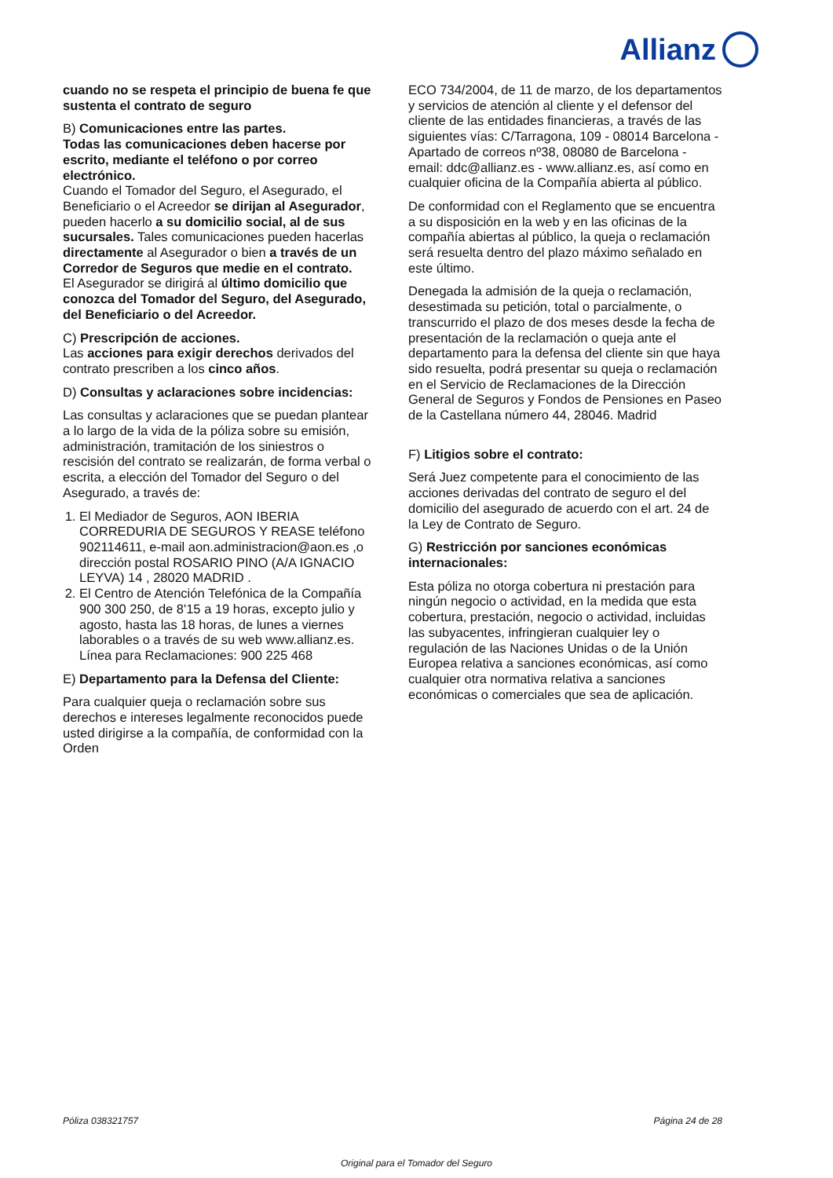Allianz
cuando no se respeta el principio de buena fe que sustenta el contrato de seguro
B) Comunicaciones entre las partes.
Todas las comunicaciones deben hacerse por escrito, mediante el teléfono o por correo electrónico.
Cuando el Tomador del Seguro, el Asegurado, el Beneficiario o el Acreedor se dirijan al Asegurador, pueden hacerlo a su domicilio social, al de sus sucursales. Tales comunicaciones pueden hacerlas directamente al Asegurador o bien a través de un Corredor de Seguros que medie en el contrato.
El Asegurador se dirigirá al último domicilio que conozca del Tomador del Seguro, del Asegurado, del Beneficiario o del Acreedor.
C) Prescripción de acciones.
Las acciones para exigir derechos derivados del contrato prescriben a los cinco años.
D) Consultas y aclaraciones sobre incidencias:
Las consultas y aclaraciones que se puedan plantear a lo largo de la vida de la póliza sobre su emisión, administración, tramitación de los siniestros o rescisión del contrato se realizarán, de forma verbal o escrita, a elección del Tomador del Seguro o del Asegurado, a través de:
1. El Mediador de Seguros, AON IBERIA CORREDURIA DE SEGUROS Y REASE teléfono 902114611, e-mail aon.administracion@aon.es ,o dirección postal ROSARIO PINO (A/A IGNACIO LEYVA) 14 , 28020 MADRID .
2. El Centro de Atención Telefónica de la Compañía 900 300 250, de 8'15 a 19 horas, excepto julio y agosto, hasta las 18 horas, de lunes a viernes laborables o a través de su web www.allianz.es.
Línea para Reclamaciones: 900 225 468
E) Departamento para la Defensa del Cliente:
Para cualquier queja o reclamación sobre sus derechos e intereses legalmente reconocidos puede usted dirigirse a la compañía, de conformidad con la Orden
ECO 734/2004, de 11 de marzo, de los departamentos y servicios de atención al cliente y el defensor del cliente de las entidades financieras, a través de las siguientes vías: C/Tarragona, 109 - 08014 Barcelona - Apartado de correos nº38, 08080 de Barcelona - email: ddc@allianz.es - www.allianz.es, así como en cualquier oficina de la Compañía abierta al público.
De conformidad con el Reglamento que se encuentra a su disposición en la web y en las oficinas de la compañía abiertas al público, la queja o reclamación será resuelta dentro del plazo máximo señalado en este último.
Denegada la admisión de la queja o reclamación, desestimada su petición, total o parcialmente, o transcurrido el plazo de dos meses desde la fecha de presentación de la reclamación o queja ante el departamento para la defensa del cliente sin que haya sido resuelta, podrá presentar su queja o reclamación en el Servicio de Reclamaciones de la Dirección General de Seguros y Fondos de Pensiones en Paseo de la Castellana número 44, 28046. Madrid
F) Litigios sobre el contrato:
Será Juez competente para el conocimiento de las acciones derivadas del contrato de seguro el del domicilio del asegurado de acuerdo con el art. 24 de la Ley de Contrato de Seguro.
G) Restricción por sanciones económicas internacionales:
Esta póliza no otorga cobertura ni prestación para ningún negocio o actividad, en la medida que esta cobertura, prestación, negocio o actividad, incluidas las subyacentes, infringieran cualquier ley o regulación de las Naciones Unidas o de la Unión Europea relativa a sanciones económicas, así como cualquier otra normativa relativa a sanciones económicas o comerciales que sea de aplicación.
Póliza 038321757 Página 24 de 28
Original para el Tomador del Seguro